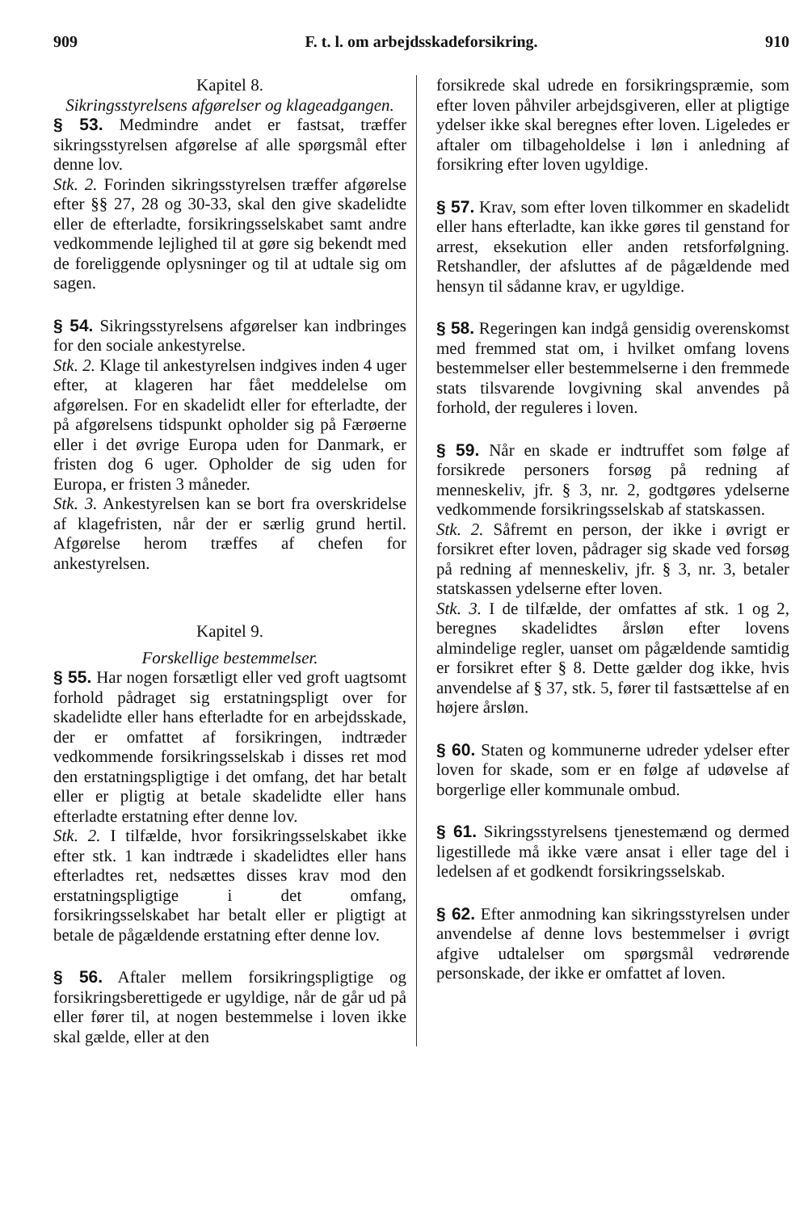909 F. t. l. om arbejdsskadeforsikring. 910
Kapitel 8.
Sikringsstyrelsens afgørelser og klageadgangen.
§ 53. Medmindre andet er fastsat, træffer sikringsstyrelsen afgørelse af alle spørgsmål efter denne lov.
Stk. 2. Forinden sikringsstyrelsen træffer afgørelse efter §§ 27, 28 og 30-33, skal den give skadelidte eller de efterladte, forsikringsselskabet samt andre vedkommende lejlighed til at gøre sig bekendt med de foreliggende oplysninger og til at udtale sig om sagen.
§ 54. Sikringsstyrelsens afgørelser kan indbringes for den sociale ankestyrelse.
Stk. 2. Klage til ankestyrelsen indgives inden 4 uger efter, at klageren har fået meddelelse om afgørelsen. For en skadelidt eller for efterladte, der på afgørelsens tidspunkt opholder sig på Færøerne eller i det øvrige Europa uden for Danmark, er fristen dog 6 uger. Opholder de sig uden for Europa, er fristen 3 måneder.
Stk. 3. Ankestyrelsen kan se bort fra overskridelse af klagefristen, når der er særlig grund hertil. Afgørelse herom træffes af chefen for ankestyrelsen.
Kapitel 9.
Forskellige bestemmelser.
§ 55. Har nogen forsætligt eller ved groft uagtsomt forhold pådraget sig erstatningspligt over for skadelidte eller hans efterladte for en arbejdsskade, der er omfattet af forsikringen, indtræder vedkommende forsikringsselskab i disses ret mod den erstatningspligtige i det omfang, det har betalt eller er pligtig at betale skadelidte eller hans efterladte erstatning efter denne lov.
Stk. 2. I tilfælde, hvor forsikringsselskabet ikke efter stk. 1 kan indtræde i skadelidtes eller hans efterladtes ret, nedsættes disses krav mod den erstatningspligtige i det omfang, forsikringsselskabet har betalt eller er pligtigt at betale de pågældende erstatning efter denne lov.
§ 56. Aftaler mellem forsikringspligtige og forsikringsberettigede er ugyldige, når de går ud på eller fører til, at nogen bestemmelse i loven ikke skal gælde, eller at den
forsikrede skal udrede en forsikringspræmie, som efter loven påhviler arbejdsgiveren, eller at pligtige ydelser ikke skal beregnes efter loven. Ligeledes er aftaler om tilbageholdelse i løn i anledning af forsikring efter loven ugyldige.
§ 57. Krav, som efter loven tilkommer en skadelidt eller hans efterladte, kan ikke gøres til genstand for arrest, eksekution eller anden retsforfølgning. Retshandler, der afsluttes af de pågældende med hensyn til sådanne krav, er ugyldige.
§ 58. Regeringen kan indgå gensidig overenskomst med fremmed stat om, i hvilket omfang lovens bestemmelser eller bestemmelserne i den fremmede stats tilsvarende lovgivning skal anvendes på forhold, der reguleres i loven.
§ 59. Når en skade er indtruffet som følge af forsikrede personers forsøg på redning af menneskeliv, jfr. § 3, nr. 2, godtgøres ydelserne vedkommende forsikringsselskab af statskassen.
Stk. 2. Såfremt en person, der ikke i øvrigt er forsikret efter loven, pådrager sig skade ved forsøg på redning af menneskeliv, jfr. § 3, nr. 3, betaler statskassen ydelserne efter loven.
Stk. 3. I de tilfælde, der omfattes af stk. 1 og 2, beregnes skadelidtes årsløn efter lovens almindelige regler, uanset om pågældende samtidig er forsikret efter § 8. Dette gælder dog ikke, hvis anvendelse af § 37, stk. 5, fører til fastsættelse af en højere årsløn.
§ 60. Staten og kommunerne udreder ydelser efter loven for skade, som er en følge af udøvelse af borgerlige eller kommunale ombud.
§ 61. Sikringsstyrelsens tjenestemænd og dermed ligestillede må ikke være ansat i eller tage del i ledelsen af et godkendt forsikringsselskab.
§ 62. Efter anmodning kan sikringsstyrelsen under anvendelse af denne lovs bestemmelser i øvrigt afgive udtalelser om spørgsmål vedrørende personskade, der ikke er omfattet af loven.